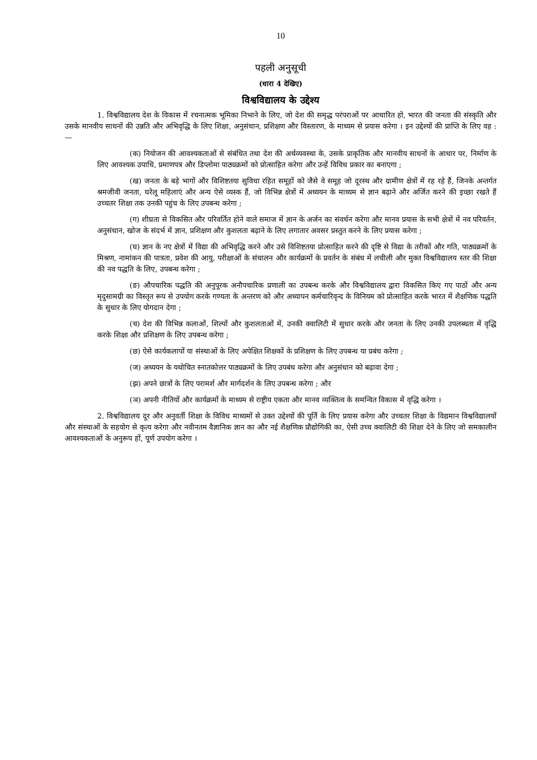10
पहली अनुसूची
(धारा 4 देखिए)
विश्वविद्यालय के उद्देश्य
1. विश्वविद्यालय देश के विकास में रचनात्मक भूमिका निभाने के लिए, जो देश की समृद्ध परंपराओं पर आधारित हो, भारत की जनता की संस्कृति और उसके मानवीय साधनों की उन्नति और अभिवृद्धि के लिए शिक्षा, अनुसंधान, प्रशिक्षण और विस्तारण, के माध्यम से प्रयास करेगा । इन उद्देश्यों की प्राप्ति के लिए वह :—
(क) नियोजन की आवश्यकताओं से संबंधित तथा देश की अर्थव्यवस्था के, उसके प्राकृतिक और मानवीय साधनों के आधार पर, निर्माण के लिए आवश्यक उपाधि, प्रमाणपत्र और डिप्लोमा पाठ्यक्रमों को प्रोत्साहित करेगा और उन्हें विविध प्रकार का बनाएगा ;
(ख) जनता के बड़े भागों और विशिष्टतया सुविधा रहित समूहों को जैसे वे समूह जो दूरस्थ और ग्रामीण क्षेत्रों में रह रहे हैं, जिनके अन्तर्गत श्रमजीवी जनता, घरेलू महिलाएं और अन्य ऐसे व्यस्क हैं, जो विभिन्न क्षेत्रों में अध्ययन के माध्यम से ज्ञान बढ़ाने और अर्जित करने की इच्छा रखते हैं उच्चतर शिक्षा तक उनकी पहुंच के लिए उपबन्ध करेगा ;
(ग) शीघ्रता से विकसित और परिवर्तित होने वाले समाज में ज्ञान के अर्जन का संवर्धन करेगा और मानव प्रयास के सभी क्षेत्रों में नव परिवर्तन, अनुसंधान, खोज के संदर्भ में ज्ञान, प्रशिक्षण और कुशलता बढ़ाने के लिए लगातार अवसर प्रस्तुत करने के लिए प्रयास करेगा ;
(घ) ज्ञान के नए क्षेत्रों में विद्या की अभिवृद्धि करने और उसे विशिष्टतया प्रोत्साहित करने की दृष्टि से विद्या के तरीकों और गति, पाठ्यक्रमों के मिश्रण, नामांकन की पात्रता, प्रवेश की आयु, परीक्षाओं के संचालन और कार्यक्रमों के प्रवर्तन के संबंध में लचीली और मुक्त विश्वविद्यालय स्तर की शिक्षा की नव पद्धति के लिए, उपबन्ध करेगा ;
(ङ) औपचारिक पद्धति की अनुपूरक अनौपचारिक प्रणाली का उपबन्ध करके और विश्वविद्यालय द्वारा विकसित किए गए पाठों और अन्य मृदुसामग्री का विस्तृत रूप से उपयोग करके गण्यता के अन्तरण को और अध्यापन कर्मचारिवृन्द के विनियम को प्रोत्साहित करके भारत में शैक्षणिक पद्धति के सुधार के लिए योगदान देगा ;
(च) देश की विभिन्न कलाओं, शिल्पों और कुशलताओं में, उनकी क्वालिटी में सुधार करके और जनता के लिए उनकी उपलब्धता में वृद्धि करके शिक्षा और प्रशिक्षण के लिए उपबन्ध करेगा ;
(छ) ऐसे कार्यकलापों या संस्थाओं के लिए अपेक्षित शिक्षकों के प्रशिक्षण के लिए उपबन्ध या प्रबंध करेगा ;
(ज) अध्ययन के यथोचित स्नातकोत्तर पाठ्यक्रमों के लिए उपबंध करेगा और अनुसंधान को बढ़ावा देगा ;
(झ) अपने छात्रों के लिए परामर्श और मार्गदर्शन के लिए उपबन्ध करेगा ; और
(ञ) अपनी नीतियों और कार्यक्रमों के माध्यम से राष्ट्रीय एकता और मानव व्यक्तित्व के समन्वित विकास में वृद्धि करेगा ।
2. विश्वविद्यालय दूर और अनुवर्ती शिक्षा के विविध माध्यमों से उक्त उद्देश्यों की पूर्ति के लिए प्रयास करेगा और उच्चतर शिक्षा के विद्यमान विश्वविद्यालयों और संस्थाओं के सहयोग से कृत्य करेगा और नवीनतम वैज्ञानिक ज्ञान का और नई शैक्षणिक प्रौद्योगिकी का, ऐसी उच्च क्वालिटी की शिक्षा देने के लिए जो समकालीन आवश्यकताओं के अनुरूप हों, पूर्ण उपयोग करेगा ।